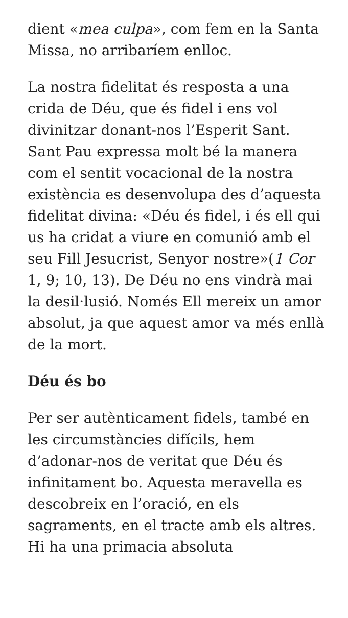dient «mea culpa», com fem en la Santa Missa, no arribaríem enlloc.
La nostra fidelitat és resposta a una crida de Déu, que és fidel i ens vol divinitzar donant-nos l’Esperit Sant. Sant Pau expressa molt bé la manera com el sentit vocacional de la nostra existència es desenvolupa des d’aquesta fidelitat divina: «Déu és fidel, i és ell qui us ha cridat a viure en comunió amb el seu Fill Jesucrist, Senyor nostre»(1 Cor 1, 9; 10, 13). De Déu no ens vindrà mai la desil·lusió. Només Ell mereix un amor absolut, ja que aquest amor va més enllà de la mort.
Déu és bo
Per ser autènticament fidels, també en les circumstàncies difícils, hem d’adonar-nos de veritat que Déu és infinitament bo. Aquesta meravella es descobreix en l’oració, en els sagraments, en el tracte amb els altres. Hi ha una primacia absoluta